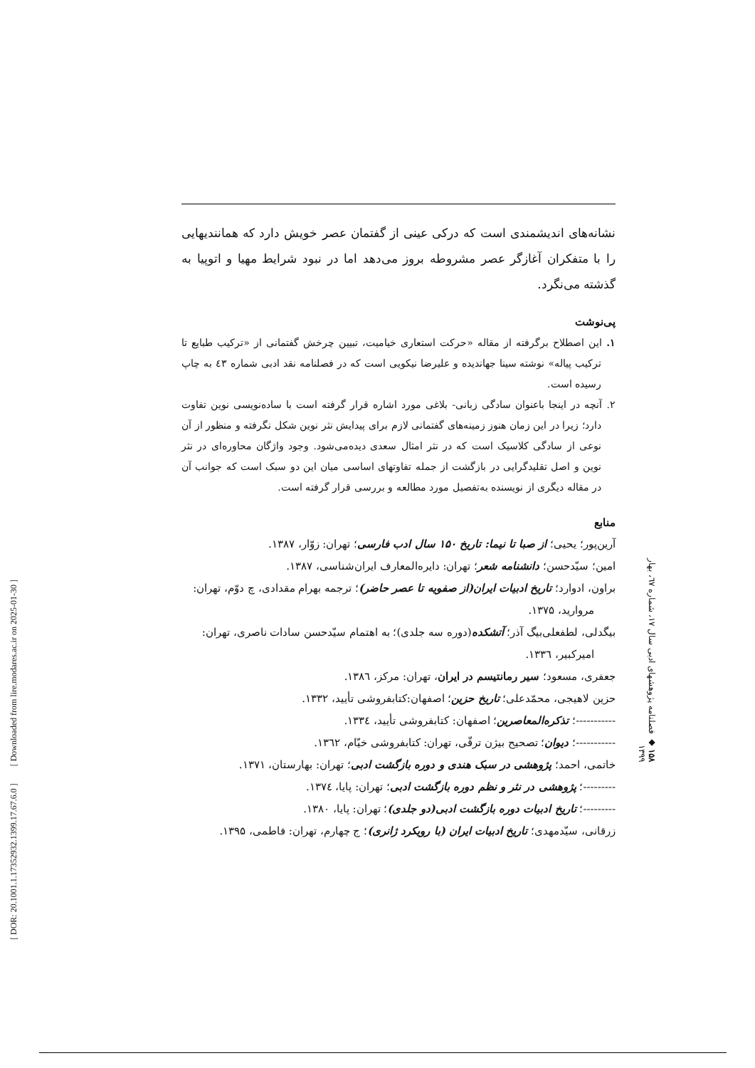[ DOR: 20.1001.1.17352932.1399.17.67.6.0 ] [ Downloaded from lire.modares.ac.ir on 2025-01-30 ]
نشانه‌های اندیشمندی است که درکی عینی از گفتمان عصر خویش دارد که همانندیهایی را با متفکران آغازگر عصر مشروطه بروز می‌دهد اما در نبود شرایط مهیا و اتوپیا به گذشته می‌نگرد.
پی‌نوشت
۱. این اصطلاح برگرفته از مقاله «حرکت استعاری خیامیت، تبیین چرخش گفتمانی از «ترکیب طبایع تا ترکیب پیاله» نوشته سینا جهاندیده و علیرضا نیکویی است که در فصلنامه نقد ادبی شماره ٤٣ به چاپ رسیده است.
۲. آنچه در اینجا باعنوان سادگی زبانی- بلاغی مورد اشاره قرار گرفته است با ساده‌نویسی نوین تفاوت دارد؛ زیرا در این زمان هنوز زمینه‌های گفتمانی لازم برای پیدایش نثر نوین شکل نگرفته و منظور از آن نوعی از سادگی کلاسیک است که در نثر امثال سعدی دیده‌می‌شود. وجود واژگان محاوره‌ای در نثر نوین و اصل تقلیدگرایی در بازگشت از جمله تفاوتهای اساسی میان این دو سبک است که جوانب آن در مقاله دیگری از نویسنده به‌تفصیل مورد مطالعه و بررسی قرار گرفته است.
منابع
آرین‌پور؛ یحیی؛ از صبا تا نیما: تاریخ ۱۵۰ سال ادب فارسی؛ تهران: زوّار، ۱۳۸۷.
امین؛ سیّدحسن؛ دانشنامه شعر؛ تهران: دایره‌المعارف ایران‌شناسی، ۱۳۸۷.
براون، ادوارد؛ تاریخ ادبیات ایران(از صفویه تا عصر حاضر)؛ ترجمه بهرام مقدادی، چ دوّم، تهران: مروارید، ۱۳۷۵.
بیگدلی، لطفعلی‌بیگ آذر؛ آتشکده(دوره سه جلدی)؛ به اهتمام سیّدحسن سادات ناصری، تهران: امیرکبیر، ۱۳۳٦.
جعفری، مسعود؛ سیر رمانتیسم در ایران، تهران: مرکز، ۱۳۸٦.
حزین لاهیجی، محمّدعلی؛ تاریخ حزین؛ اصفهان:کتابفروشی تأیید، ۱۳۳۲.
-----------؛ تذکره‌المعاصرین؛ اصفهان: کتابفروشی تأیید، ۱۳۳٤.
-----------؛ دیوان؛ تصحیح بیژن ترقّی، تهران: کتابفروشی خیّام، ۱۳٦۲.
خاتمی، احمد؛ پژوهشی در سبک هندی و دوره بازگشت ادبی؛ تهران: بهارستان، ۱۳۷۱.
---------؛ پژوهشی در نثر و نظم دوره بازگشت ادبی؛ تهران: پایا، ۱۳۷٤.
---------؛ تاریخ ادبیات دوره بازگشت ادبی(دو جلدی)؛ تهران: پایا، ۱۳۸۰.
زرقانی، سیّدمهدی؛ تاریخ ادبیات ایران (با رویکرد ژانری)؛ ج چهارم، تهران: فاطمی، ۱۳۹۵.
۱۵۸ ◆ فصلنامه پژوهشهای ادبی سال ۱۷، شماره ٦۷، بهار ۱۳۹۹